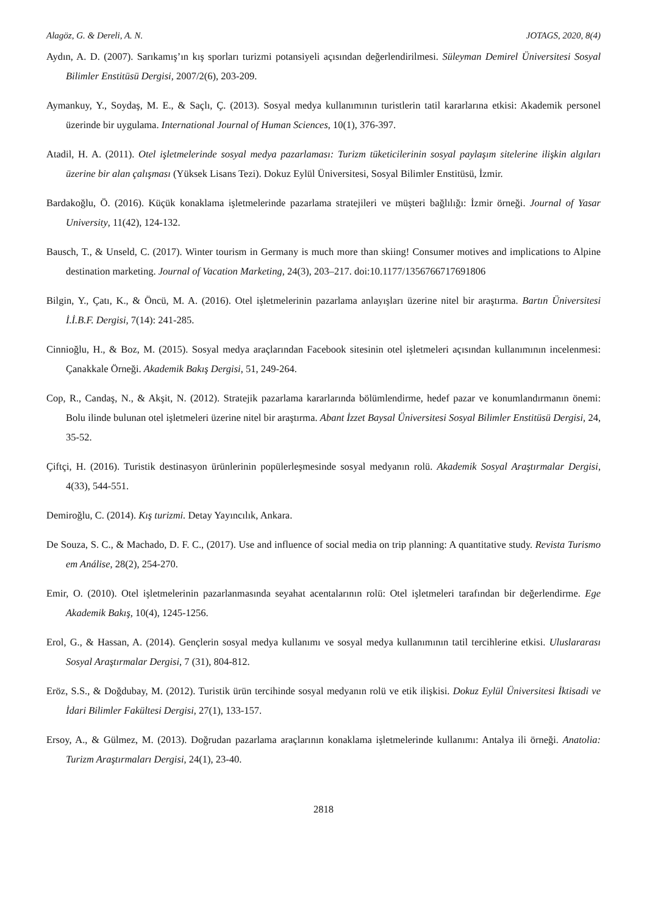Alagöz, G. & Dereli, A. N. JOTAGS, 2020, 8(4)
Aydın, A. D. (2007). Sarıkamış’ın kış sporları turizmi potansiyeli açısından değerlendirilmesi. Süleyman Demirel Üniversitesi Sosyal Bilimler Enstitüsü Dergisi, 2007/2(6), 203-209.
Aymankuy, Y., Soydaş, M. E., & Saçlı, Ç. (2013). Sosyal medya kullanımının turistlerin tatil kararlarına etkisi: Akademik personel üzerinde bir uygulama. International Journal of Human Sciences, 10(1), 376-397.
Atadil, H. A. (2011). Otel işletmelerinde sosyal medya pazarlaması: Turizm tüketicilerinin sosyal paylaşım sitelerine ilişkin algıları üzerine bir alan çalışması (Yüksek Lisans Tezi). Dokuz Eylül Üniversitesi, Sosyal Bilimler Enstitüsü, İzmir.
Bardakoğlu, Ö. (2016). Küçük konaklama işletmelerinde pazarlama stratejileri ve müşteri bağlılığı: İzmir örneği. Journal of Yasar University, 11(42), 124-132.
Bausch, T., & Unseld, C. (2017). Winter tourism in Germany is much more than skiing! Consumer motives and implications to Alpine destination marketing. Journal of Vacation Marketing, 24(3), 203–217. doi:10.1177/1356766717691806
Bilgin, Y., Çatı, K., & Öncü, M. A. (2016). Otel işletmelerinin pazarlama anlayışları üzerine nitel bir araştırma. Bartın Üniversitesi İ.İ.B.F. Dergisi, 7(14): 241-285.
Cinnioğlu, H., & Boz, M. (2015). Sosyal medya araçlarından Facebook sitesinin otel işletmeleri açısından kullanımının incelenmesi: Çanakkale Örneği. Akademik Bakış Dergisi, 51, 249-264.
Cop, R., Candaş, N., & Akşit, N. (2012). Stratejik pazarlama kararlarında bölümlendirme, hedef pazar ve konumlandırmanın önemi: Bolu ilinde bulunan otel işletmeleri üzerine nitel bir araştırma. Abant İzzet Baysal Üniversitesi Sosyal Bilimler Enstitüsü Dergisi, 24, 35-52.
Çiftçi, H. (2016). Turistik destinasyon ürünlerinin popülerleşmesinde sosyal medyanın rolü. Akademik Sosyal Araştırmalar Dergisi, 4(33), 544-551.
Demiroğlu, C. (2014). Kış turizmi. Detay Yayıncılık, Ankara.
De Souza, S. C., & Machado, D. F. C., (2017). Use and influence of social media on trip planning: A quantitative study. Revista Turismo em Análise, 28(2), 254-270.
Emir, O. (2010). Otel işletmelerinin pazarlanmasında seyahat acentalarının rolü: Otel işletmeleri tarafından bir değerlendirme. Ege Akademik Bakış, 10(4), 1245-1256.
Erol, G., & Hassan, A. (2014). Gençlerin sosyal medya kullanımı ve sosyal medya kullanımının tatil tercihlerine etkisi. Uluslararası Sosyal Araştırmalar Dergisi, 7 (31), 804-812.
Eröz, S.S., & Doğdubay, M. (2012). Turistik ürün tercihinde sosyal medyanın rolü ve etik ilişkisi. Dokuz Eylül Üniversitesi İktisadi ve İdari Bilimler Fakültesi Dergisi, 27(1), 133-157.
Ersoy, A., & Gülmez, M. (2013). Doğrudan pazarlama araçlarının konaklama işletmelerinde kullanımı: Antalya ili örneği. Anatolia: Turizm Araştırmaları Dergisi, 24(1), 23-40.
2818